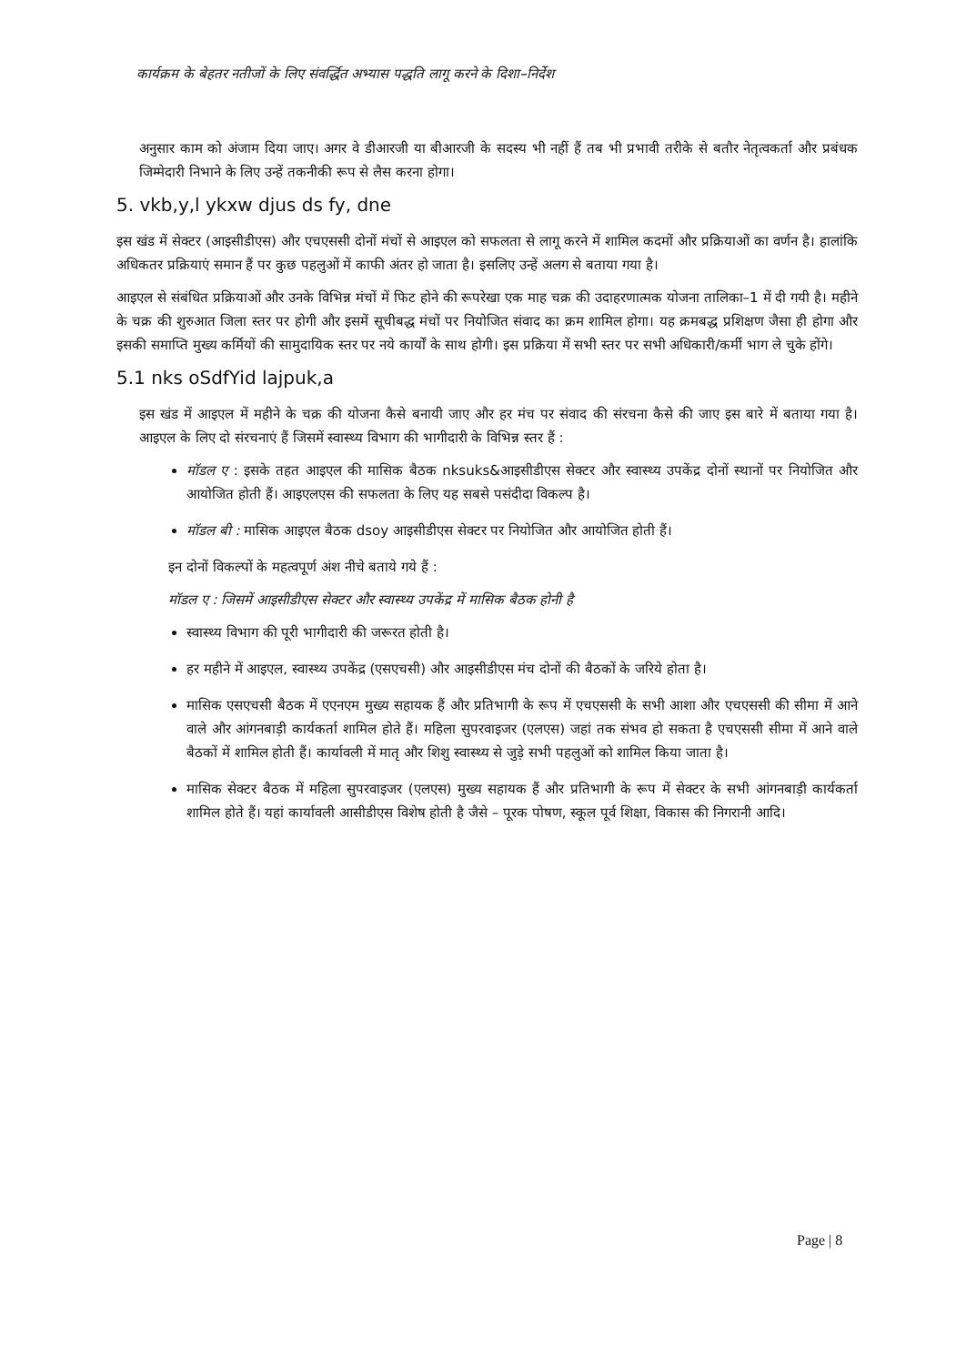कार्यक्रम के बेहतर नतीजों के लिए संवर्द्धित अभ्यास पद्धति लागू करने के दिशा–निर्देश
अनुसार काम को अंजाम दिया जाए। अगर वे डीआरजी या बीआरजी के सदस्य भी नहीं हैं तब भी प्रभावी तरीके से बतौर नेतृत्वकर्ता और प्रबंधक जिम्मेदारी निभाने के लिए उन्हें तकनीकी रूप से लैस करना होगा।
5. vkb,y,l ykxw djus ds fy, dne
इस खंड में सेक्टर (आइसीडीएस) और एचएससी दोनों मंचों से आइएल को सफलता से लागू करने में शामिल कदमों और प्रक्रियाओं का वर्णन है। हालांकि अधिकतर प्रक्रियाएं समान हैं पर कुछ पहलुओं में काफी अंतर हो जाता है। इसलिए उन्हें अलग से बताया गया है।
आइएल से संबंधित प्रक्रियाओं और उनके विभिन्न मंचों में फिट होने की रूपरेखा एक माह चक्र की उदाहरणात्मक योजना तालिका–1 में दी गयी है। महीने के चक्र की शुरुआत जिला स्तर पर होगी और इसमें सूचीबद्ध मंचों पर नियोजित संवाद का क्रम शामिल होगा। यह क्रमबद्ध प्रशिक्षण जैसा ही होगा और इसकी समाप्ति मुख्य कर्मियों की सामुदायिक स्तर पर नये कार्यों के साथ होगी। इस प्रक्रिया में सभी स्तर पर सभी अधिकारी/कर्मी भाग ले चुके होंगे।
5.1 nks oSdfYid lajpuk,a
इस खंड में आइएल में महीने के चक्र की योजना कैसे बनायी जाए और हर मंच पर संवाद की संरचना कैसे की जाए इस बारे में बताया गया है। आइएल के लिए दो संरचनाएं हैं जिसमें स्वास्थ्य विभाग की भागीदारी के विभिन्न स्तर हैं :
मॉडल ए : इसके तहत आइएल की मासिक बैठक nksuks&आइसीडीएस सेक्टर और स्वास्थ्य उपकेंद्र दोनों स्थानों पर नियोजित और आयोजित होती हैं। आइएलएस की सफलता के लिए यह सबसे पसंदीदा विकल्प है।
मॉडल बी : मासिक आइएल बैठक dsoy आइसीडीएस सेक्टर पर नियोजित और आयोजित होती हैं।
इन दोनों विकल्पों के महत्वपूर्ण अंश नीचे बताये गये हैं :
मॉडल ए : जिसमें आइसीडीएस सेक्टर और स्वास्थ्य उपकेंद्र में मासिक बैठक होनी है
स्वास्थ्य विभाग की पूरी भागीदारी की जरूरत होती है।
हर महीने में आइएल, स्वास्थ्य उपकेंद्र (एसएचसी) और आइसीडीएस मंच दोनों की बैठकों के जरिये होता है।
मासिक एसएचसी बैठक में एएनएम मुख्य सहायक हैं और प्रतिभागी के रूप में एचएससी के सभी आशा और एचएससी की सीमा में आने वाले और आंगनबाड़ी कार्यकर्ता शामिल होते हैं। महिला सुपरवाइजर (एलएस) जहां तक संभव हो सकता है एचएससी सीमा में आने वाले बैठकों में शामिल होती हैं। कार्यावली में मातृ और शिशु स्वास्थ्य से जुड़े सभी पहलुओं को शामिल किया जाता है।
मासिक सेक्टर बैठक में महिला सुपरवाइजर (एलएस) मुख्य सहायक हैं और प्रतिभागी के रूप में सेक्टर के सभी आंगनबाड़ी कार्यकर्ता शामिल होते हैं। यहां कार्यावली आसीडीएस विशेष होती है जैसे – पूरक पोषण, स्कूल पूर्व शिक्षा, विकास की निगरानी आदि।
Page | 8